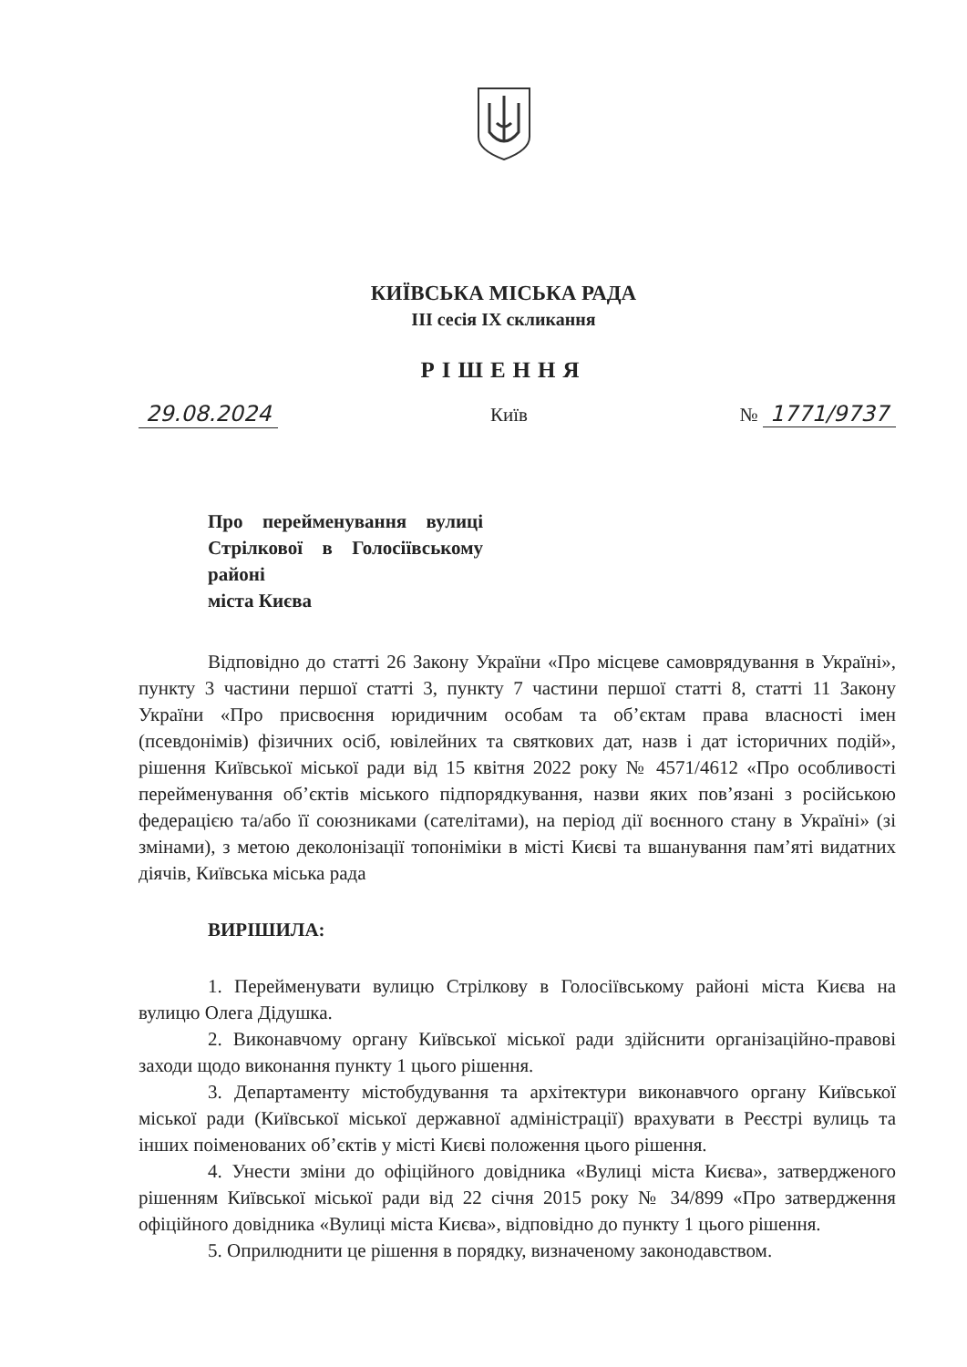КИЇВСЬКА МІСЬКА РАДА
ІІІ сесія ІХ скликання
РІШЕННЯ
29.08.2024 Київ № 1771/9737
Про перейменування вулиці Стрілкової в Голосіївському районі
міста Києва
Відповідно до статті 26 Закону України «Про місцеве самоврядування в Україні», пункту 3 частини першої статті 3, пункту 7 частини першої статті 8, статті 11 Закону України «Про присвоєння юридичним особам та об’єктам права власності імен (псевдонімів) фізичних осіб, ювілейних та святкових дат, назв і дат історичних подій», рішення Київської міської ради від 15 квітня 2022 року № 4571/4612 «Про особливості перейменування об’єктів міського підпорядкування, назви яких пов’язані з російською федерацією та/або її союзниками (сателітами), на період дії воєнного стану в Україні» (зі змінами), з метою деколонізації топоніміки в місті Києві та вшанування пам’яті видатних діячів, Київська міська рада
ВИРІШИЛА:
1. Перейменувати вулицю Стрілкову в Голосіївському районі міста Києва на вулицю Олега Дідушка.
2. Виконавчому органу Київської міської ради здійснити організаційно-правові заходи щодо виконання пункту 1 цього рішення.
3. Департаменту містобудування та архітектури виконавчого органу Київської міської ради (Київської міської державної адміністрації) врахувати в Реєстрі вулиць та інших поіменованих об’єктів у місті Києві положення цього рішення.
4. Унести зміни до офіційного довідника «Вулиці міста Києва», затвердженого рішенням Київської міської ради від 22 січня 2015 року № 34/899 «Про затвердження офіційного довідника «Вулиці міста Києва», відповідно до пункту 1 цього рішення.
5. Оприлюднити це рішення в порядку, визначеному законодавством.